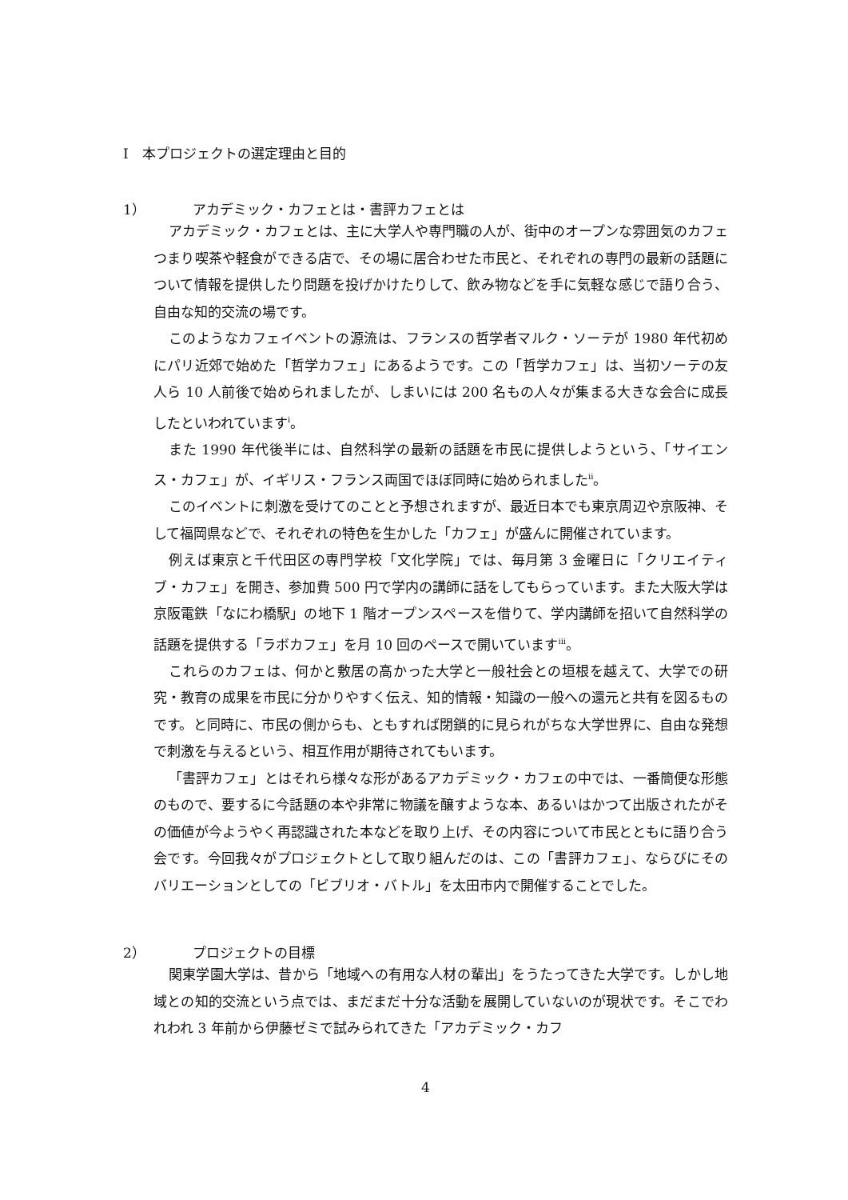Ⅰ　本プロジェクトの選定理由と目的
1）　アカデミック・カフェとは・書評カフェとは
アカデミック・カフェとは、主に大学人や専門職の人が、街中のオープンな雰囲気のカフェつまり喫茶や軽食ができる店で、その場に居合わせた市民と、それぞれの専門の最新の話題について情報を提供したり問題を投げかけたりして、飲み物などを手に気軽な感じで語り合う、自由な知的交流の場です。
このようなカフェイベントの源流は、フランスの哲学者マルク・ソーテが 1980 年代初めにパリ近郊で始めた「哲学カフェ」にあるようです。この「哲学カフェ」は、当初ソーテの友人ら 10 人前後で始められましたが、しまいには 200 名もの人々が集まる大きな会合に成長したといわれています<sup>i</sup>。
また 1990 年代後半には、自然科学の最新の話題を市民に提供しようという、「サイエンス・カフェ」が、イギリス・フランス両国でほぼ同時に始められました<sup>ii</sup>。
このイベントに刺激を受けてのことと予想されますが、最近日本でも東京周辺や京阪神、そして福岡県などで、それぞれの特色を生かした「カフェ」が盛んに開催されています。
例えば東京と千代田区の専門学校「文化学院」では、毎月第 3 金曜日に「クリエイティブ・カフェ」を開き、参加費 500 円で学内の講師に話をしてもらっています。また大阪大学は京阪電鉄「なにわ橋駅」の地下 1 階オープンスペースを借りて、学内講師を招いて自然科学の話題を提供する「ラボカフェ」を月 10 回のペースで開いています<sup>iii</sup>。
これらのカフェは、何かと敷居の高かった大学と一般社会との垣根を越えて、大学での研究・教育の成果を市民に分かりやすく伝え、知的情報・知識の一般への還元と共有を図るものです。と同時に、市民の側からも、ともすれば閉鎖的に見られがちな大学世界に、自由な発想で刺激を与えるという、相互作用が期待されてもいます。
「書評カフェ」とはそれら様々な形があるアカデミック・カフェの中では、一番簡便な形態のもので、要するに今話題の本や非常に物議を醸すような本、あるいはかつて出版されたがその価値が今ようやく再認識された本などを取り上げ、その内容について市民とともに語り合う会です。今回我々がプロジェクトとして取り組んだのは、この「書評カフェ」、ならびにそのバリエーションとしての「ビブリオ・バトル」を太田市内で開催することでした。
2）　プロジェクトの目標
関東学園大学は、昔から「地域への有用な人材の輩出」をうたってきた大学です。しかし地域との知的交流という点では、まだまだ十分な活動を展開していないのが現状です。そこでわれわれ 3 年前から伊藤ゼミで試みられてきた「アカデミック・カフ
4